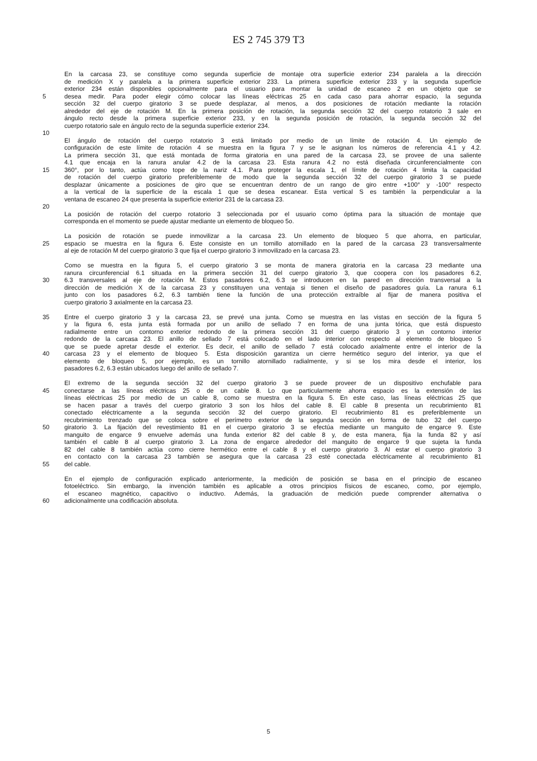ES 2 745 379 T3
En la carcasa 23, se constituye como segunda superficie de montaje otra superficie exterior 234 paralela a la dirección
de medición X y paralela a la primera superficie exterior 233. La primera superficie exterior 233 y la segunda superficie
exterior 234 están disponibles opcionalmente para el usuario para montar la unidad de escaneo 2 en un objeto que se
5 desea medir. Para poder elegir cómo colocar las líneas eléctricas 25 en cada caso para ahorrar espacio, la segunda
sección 32 del cuerpo giratorio 3 se puede desplazar, al menos, a dos posiciones de rotación mediante la rotación
alrededor del eje de rotación M. En la primera posición de rotación, la segunda sección 32 del cuerpo rotatorio 3 sale en
ángulo recto desde la primera superficie exterior 233, y en la segunda posición de rotación, la segunda sección 32 del
cuerpo rotatorio sale en ángulo recto de la segunda superficie exterior 234.
10
El ángulo de rotación del cuerpo rotatorio 3 está limitado por medio de un límite de rotación 4. Un ejemplo de
configuración de este límite de rotación 4 se muestra en la figura 7 y se le asignan los números de referencia 4.1 y 4.2.
La primera sección 31, que está montada de forma giratoria en una pared de la carcasa 23, se provee de una saliente
4.1 que encaja en la ranura anular 4.2 de la carcasa 23. Esta ranura 4.2 no está diseñada circunferencialmente con
15 360°, por lo tanto, actúa como tope de la nariz 4.1. Para proteger la escala 1, el límite de rotación 4 limita la capacidad
de rotación del cuerpo giratorio preferiblemente de modo que la segunda sección 32 del cuerpo giratorio 3 se puede
desplazar únicamente a posiciones de giro que se encuentran dentro de un rango de giro entre +100° y -100° respecto
a la vertical de la superficie de la escala 1 que se desea escanear. Esta vertical S es también la perpendicular a la
ventana de escaneo 24 que presenta la superficie exterior 231 de la carcasa 23.
20
La posición de rotación del cuerpo rotatorio 3 seleccionada por el usuario como óptima para la situación de montaje que
corresponda en el momento se puede ajustar mediante un elemento de bloqueo 5o.
La posición de rotación se puede inmovilizar a la carcasa 23. Un elemento de bloqueo 5 que ahorra, en particular,
25 espacio se muestra en la figura 6. Este consiste en un tornillo atornillado en la pared de la carcasa 23 transversalmente
al eje de rotación M del cuerpo giratorio 3 que fija el cuerpo giratorio 3 inmovilizado en la carcasa 23.
Como se muestra en la figura 5, el cuerpo giratorio 3 se monta de manera giratoria en la carcasa 23 mediante una
ranura circunferencial 6.1 situada en la primera sección 31 del cuerpo giratorio 3, que coopera con los pasadores 6.2,
30 6.3 transversales al eje de rotación M. Estos pasadores 6.2, 6.3 se introducen en la pared en dirección transversal a la
dirección de medición X de la carcasa 23 y constituyen una ventaja si tienen el diseño de pasadores guía. La ranura 6.1
junto con los pasadores 6.2, 6.3 también tiene la función de una protección extraíble al fijar de manera positiva el
cuerpo giratorio 3 axialmente en la carcasa 23.
35 Entre el cuerpo giratorio 3 y la carcasa 23, se prevé una junta. Como se muestra en las vistas en sección de la figura 5
y la figura 6, esta junta está formada por un anillo de sellado 7 en forma de una junta tórica, que está dispuesto
radialmente entre un contorno exterior redondo de la primera sección 31 del cuerpo giratorio 3 y un contorno interior
redondo de la carcasa 23. El anillo de sellado 7 está colocado en el lado interior con respecto al elemento de bloqueo 5
que se puede apretar desde el exterior. Es decir, el anillo de sellado 7 está colocado axialmente entre el interior de la
40 carcasa 23 y el elemento de bloqueo 5. Esta disposición garantiza un cierre hermético seguro del interior, ya que el
elemento de bloqueo 5, por ejemplo, es un tornillo atornillado radialmente, y si se los mira desde el interior, los
pasadores 6.2, 6.3 están ubicados luego del anillo de sellado 7.
El extremo de la segunda sección 32 del cuerpo giratorio 3 se puede proveer de un dispositivo enchufable para
45 conectarse a las líneas eléctricas 25 o de un cable 8. Lo que particularmente ahorra espacio es la extensión de las
líneas eléctricas 25 por medio de un cable 8, como se muestra en la figura 5. En este caso, las líneas eléctricas 25 que
se hacen pasar a través del cuerpo giratorio 3 son los hilos del cable 8. El cable 8 presenta un recubrimiento 81
conectado eléctricamente a la segunda sección 32 del cuerpo giratorio. El recubrimiento 81 es preferiblemente un
recubrimiento trenzado que se coloca sobre el perímetro exterior de la segunda sección en forma de tubo 32 del cuerpo
50 giratorio 3. La fijación del revestimiento 81 en el cuerpo giratorio 3 se efectúa mediante un manguito de engarce 9. Este
manguito de engarce 9 envuelve además una funda exterior 82 del cable 8 y, de esta manera, fija la funda 82 y así
también el cable 8 al cuerpo giratorio 3. La zona de engarce alrededor del manguito de engarce 9 que sujeta la funda
82 del cable 8 también actúa como cierre hermético entre el cable 8 y el cuerpo giratorio 3. Al estar el cuerpo giratorio 3
en contacto con la carcasa 23 también se asegura que la carcasa 23 esté conectada eléctricamente al recubrimiento 81
55 del cable.
En el ejemplo de configuración explicado anteriormente, la medición de posición se basa en el principio de escaneo
fotoeléctrico. Sin embargo, la invención también es aplicable a otros principios físicos de escaneo, como, por ejemplo,
el escaneo magnético, capacitivo o inductivo. Además, la graduación de medición puede comprender alternativa o
60 adicionalmente una codificación absoluta.
5